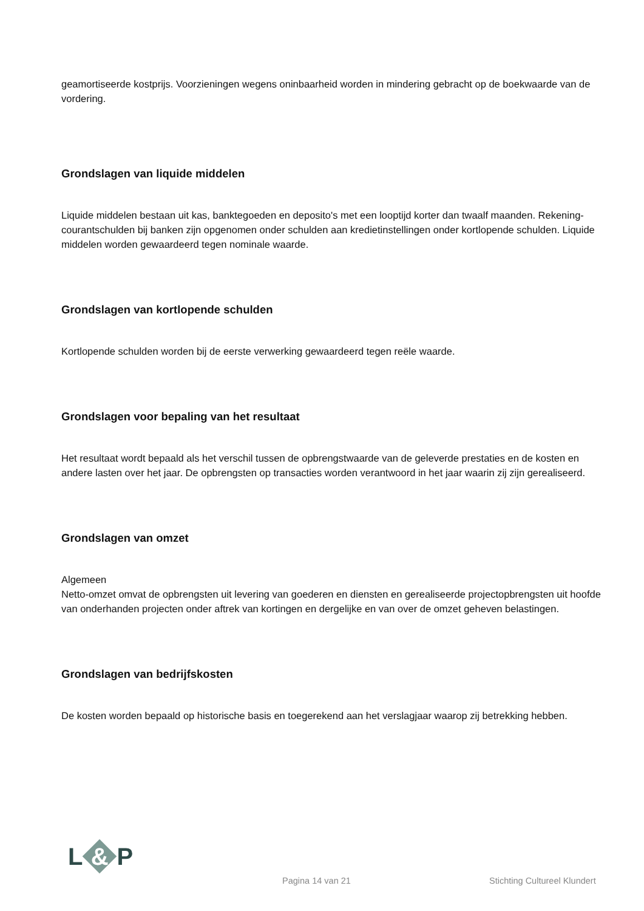geamortiseerde kostprijs. Voorzieningen wegens oninbaarheid worden in mindering gebracht op de boekwaarde van de vordering.
Grondslagen van liquide middelen
Liquide middelen bestaan uit kas, banktegoeden en deposito's met een looptijd korter dan twaalf maanden. Rekening-courantschulden bij banken zijn opgenomen onder schulden aan kredietinstellingen onder kortlopende schulden. Liquide middelen worden gewaardeerd tegen nominale waarde.
Grondslagen van kortlopende schulden
Kortlopende schulden worden bij de eerste verwerking gewaardeerd tegen reële waarde.
Grondslagen voor bepaling van het resultaat
Het resultaat wordt bepaald als het verschil tussen de opbrengstwaarde van de geleverde prestaties en de kosten en andere lasten over het jaar. De opbrengsten op transacties worden verantwoord in het jaar waarin zij zijn gerealiseerd.
Grondslagen van omzet
Algemeen
Netto-omzet omvat de opbrengsten uit levering van goederen en diensten en gerealiseerde projectopbrengsten uit hoofde van onderhanden projecten onder aftrek van kortingen en dergelijke en van over de omzet geheven belastingen.
Grondslagen van bedrijfskosten
De kosten worden bepaald op historische basis en toegerekend aan het verslagjaar waarop zij betrekking hebben.
L & P
Pagina 14 van 21 Stichting Cultureel Klundert